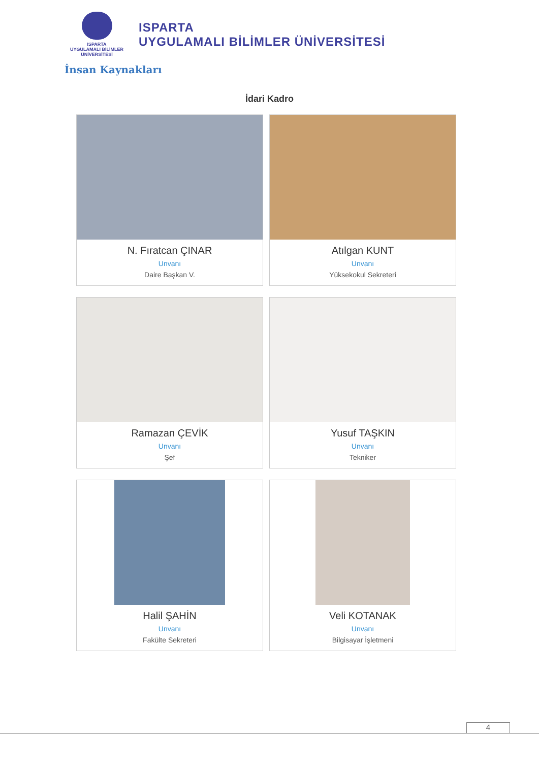ISPARTA
UYGULAMALI BİLİMLER
ÜNİVERSİTESİ
ISPARTA
UYGULAMALI BİLİMLER ÜNİVERSİTESİ
İnsan Kaynakları
İdari Kadro
N. Fıratcan ÇINAR
Unvanı
Daire Başkan V.
Atılgan KUNT
Unvanı
Yüksekokul Sekreteri
Ramazan ÇEVİK
Unvanı
Şef
Yusuf TAŞKIN
Unvanı
Tekniker
Halil ŞAHİN
Unvanı
Fakülte Sekreteri
Veli KOTANAK
Unvanı
Bilgisayar İşletmeni
4